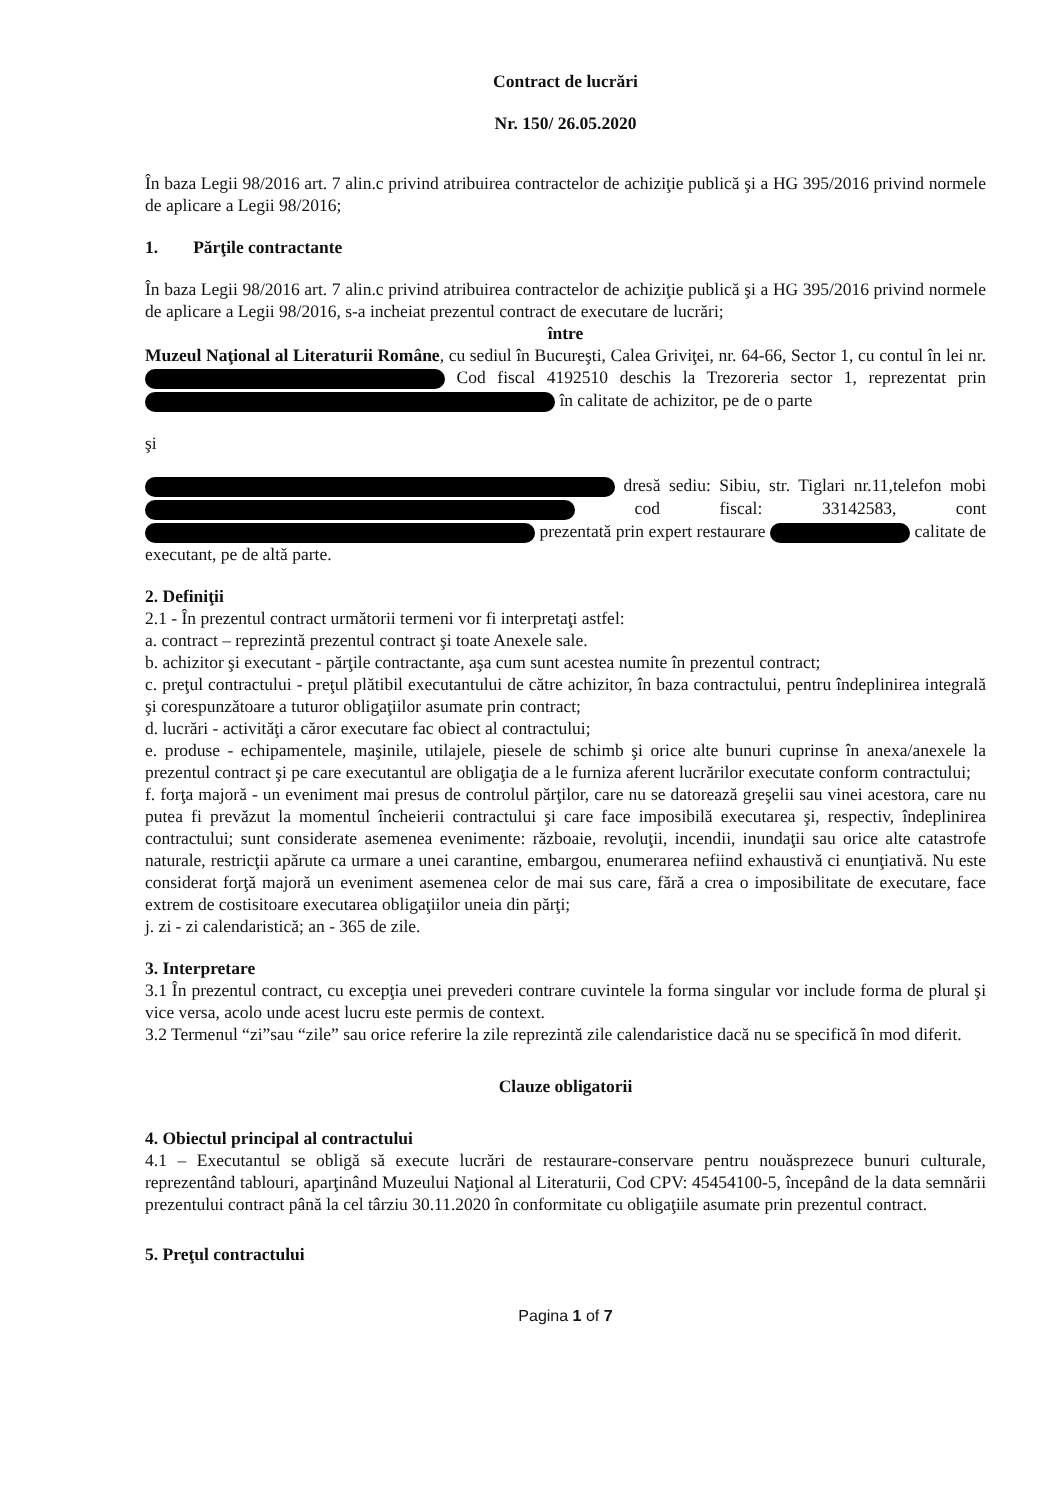Contract de lucrări
Nr. 150/ 26.05.2020
În baza Legii 98/2016 art. 7 alin.c privind atribuirea contractelor de achiziţie publică şi a HG 395/2016 privind normele de aplicare a Legii 98/2016;
1. Părţile contractante
În baza Legii 98/2016 art. 7 alin.c privind atribuirea contractelor de achiziţie publică şi a HG 395/2016 privind normele de aplicare a Legii 98/2016, s-a incheiat prezentul contract de executare de lucrări;
între
Muzeul Naţional al Literaturii Române, cu sediul în Bucureşti, Calea Griviţei, nr. 64-66, Sector 1, cu contul în lei nr. Cod fiscal 4192510 deschis la Trezoreria sector 1, reprezentat prin în calitate de achizitor, pe de o parte
şi
dresă sediu: Sibiu, str. Tiglari nr.11,telefon mobi cod fiscal: 33142583, cont prezentată prin expert restaurare calitate de executant, pe de altă parte.
2. Definiţii
2.1 - În prezentul contract următorii termeni vor fi interpretaţi astfel:
a. contract – reprezintă prezentul contract şi toate Anexele sale.
b. achizitor şi executant - părţile contractante, aşa cum sunt acestea numite în prezentul contract;
c. preţul contractului - preţul plătibil executantului de către achizitor, în baza contractului, pentru îndeplinirea integrală şi corespunzătoare a tuturor obligaţiilor asumate prin contract;
d. lucrări - activităţi a căror executare fac obiect al contractului;
e. produse - echipamentele, maşinile, utilajele, piesele de schimb şi orice alte bunuri cuprinse în anexa/anexele la prezentul contract şi pe care executantul are obligaţia de a le furniza aferent lucrărilor executate conform contractului;
f. forţa majoră - un eveniment mai presus de controlul părţilor, care nu se datorează greşelii sau vinei acestora, care nu putea fi prevăzut la momentul încheierii contractului şi care face imposibilă executarea şi, respectiv, îndeplinirea contractului; sunt considerate asemenea evenimente: războaie, revoluţii, incendii, inundaţii sau orice alte catastrofe naturale, restricţii apărute ca urmare a unei carantine, embargou, enumerarea nefiind exhaustivă ci enunţiativă. Nu este considerat forţă majoră un eveniment asemenea celor de mai sus care, fără a crea o imposibilitate de executare, face extrem de costisitoare executarea obligaţiilor uneia din părţi;
j. zi - zi calendaristică; an - 365 de zile.
3. Interpretare
3.1 În prezentul contract, cu excepţia unei prevederi contrare cuvintele la forma singular vor include forma de plural şi vice versa, acolo unde acest lucru este permis de context.
3.2 Termenul “zi”sau “zile” sau orice referire la zile reprezintă zile calendaristice dacă nu se specifică în mod diferit.
Clauze obligatorii
4. Obiectul principal al contractului
4.1 – Executantul se obligă să execute lucrări de restaurare-conservare pentru nouăsprezece bunuri culturale, reprezentând tablouri, aparţinând Muzeului Naţional al Literaturii, Cod CPV: 45454100-5, începând de la data semnării prezentului contract până la cel târziu 30.11.2020 în conformitate cu obligaţiile asumate prin prezentul contract.
5. Preţul contractului
Pagina 1 of 7